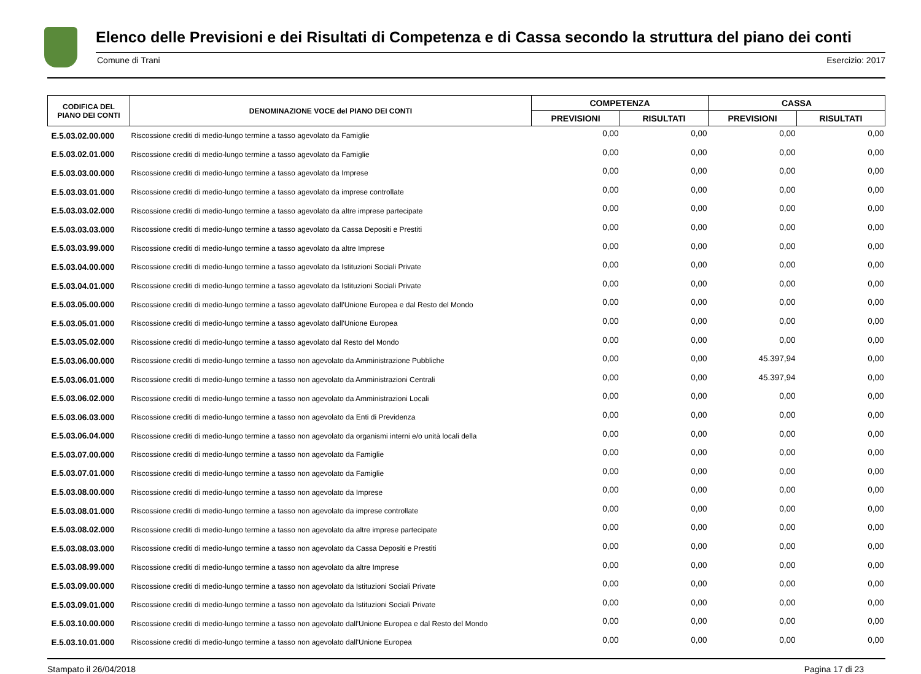Elenco delle Previsioni e dei Risultati di Competenza e di Cassa secondo la struttura del piano dei conti
Comune di Trani Esercizio: 2017
| CODIFICA DEL PIANO DEI CONTI | DENOMINAZIONE VOCE del PIANO DEI CONTI | COMPETENZA | | CASSA | |
| --- | --- | --- | --- | --- | --- |
| | | PREVISIONI | RISULTATI | PREVISIONI | RISULTATI |
| E.5.03.02.00.000 | Riscossione crediti di medio-lungo termine a tasso agevolato da Famiglie | 0,00 | 0,00 | 0,00 | 0,00 |
| E.5.03.02.01.000 | Riscossione crediti di medio-lungo termine a tasso agevolato da Famiglie | 0,00 | 0,00 | 0,00 | 0,00 |
| E.5.03.03.00.000 | Riscossione crediti di medio-lungo termine a tasso agevolato da Imprese | 0,00 | 0,00 | 0,00 | 0,00 |
| E.5.03.03.01.000 | Riscossione crediti di medio-lungo termine a tasso agevolato da imprese controllate | 0,00 | 0,00 | 0,00 | 0,00 |
| E.5.03.03.02.000 | Riscossione crediti di medio-lungo termine a tasso agevolato da altre imprese partecipate | 0,00 | 0,00 | 0,00 | 0,00 |
| E.5.03.03.03.000 | Riscossione crediti di medio-lungo termine a tasso agevolato da Cassa Depositi e Prestiti | 0,00 | 0,00 | 0,00 | 0,00 |
| E.5.03.03.99.000 | Riscossione crediti di medio-lungo termine a tasso agevolato da altre Imprese | 0,00 | 0,00 | 0,00 | 0,00 |
| E.5.03.04.00.000 | Riscossione crediti di medio-lungo termine a tasso agevolato da Istituzioni Sociali Private | 0,00 | 0,00 | 0,00 | 0,00 |
| E.5.03.04.01.000 | Riscossione crediti di medio-lungo termine a tasso agevolato da Istituzioni Sociali Private | 0,00 | 0,00 | 0,00 | 0,00 |
| E.5.03.05.00.000 | Riscossione crediti di medio-lungo termine a tasso agevolato dall'Unione Europea e dal Resto del Mondo | 0,00 | 0,00 | 0,00 | 0,00 |
| E.5.03.05.01.000 | Riscossione crediti di medio-lungo termine a tasso agevolato dall'Unione Europea | 0,00 | 0,00 | 0,00 | 0,00 |
| E.5.03.05.02.000 | Riscossione crediti di medio-lungo termine a tasso agevolato dal Resto del Mondo | 0,00 | 0,00 | 0,00 | 0,00 |
| E.5.03.06.00.000 | Riscossione crediti di medio-lungo termine a tasso non agevolato da Amministrazione Pubbliche | 0,00 | 0,00 | 45.397,94 | 0,00 |
| E.5.03.06.01.000 | Riscossione crediti di medio-lungo termine a tasso non agevolato da Amministrazioni Centrali | 0,00 | 0,00 | 45.397,94 | 0,00 |
| E.5.03.06.02.000 | Riscossione crediti di medio-lungo termine a tasso non agevolato da Amministrazioni Locali | 0,00 | 0,00 | 0,00 | 0,00 |
| E.5.03.06.03.000 | Riscossione crediti di medio-lungo termine a tasso non agevolato da Enti di Previdenza | 0,00 | 0,00 | 0,00 | 0,00 |
| E.5.03.06.04.000 | Riscossione crediti di medio-lungo termine a tasso non agevolato da organismi interni e/o unità locali della | 0,00 | 0,00 | 0,00 | 0,00 |
| E.5.03.07.00.000 | Riscossione crediti di medio-lungo termine a tasso non agevolato da Famiglie | 0,00 | 0,00 | 0,00 | 0,00 |
| E.5.03.07.01.000 | Riscossione crediti di medio-lungo termine a tasso non agevolato da Famiglie | 0,00 | 0,00 | 0,00 | 0,00 |
| E.5.03.08.00.000 | Riscossione crediti di medio-lungo termine a tasso non agevolato da Imprese | 0,00 | 0,00 | 0,00 | 0,00 |
| E.5.03.08.01.000 | Riscossione crediti di medio-lungo termine a tasso non agevolato da imprese controllate | 0,00 | 0,00 | 0,00 | 0,00 |
| E.5.03.08.02.000 | Riscossione crediti di medio-lungo termine a tasso non agevolato da altre imprese partecipate | 0,00 | 0,00 | 0,00 | 0,00 |
| E.5.03.08.03.000 | Riscossione crediti di medio-lungo termine a tasso non agevolato da Cassa Depositi e Prestiti | 0,00 | 0,00 | 0,00 | 0,00 |
| E.5.03.08.99.000 | Riscossione crediti di medio-lungo termine a tasso non agevolato da altre Imprese | 0,00 | 0,00 | 0,00 | 0,00 |
| E.5.03.09.00.000 | Riscossione crediti di medio-lungo termine a tasso non agevolato da Istituzioni Sociali Private | 0,00 | 0,00 | 0,00 | 0,00 |
| E.5.03.09.01.000 | Riscossione crediti di medio-lungo termine a tasso non agevolato da Istituzioni Sociali Private | 0,00 | 0,00 | 0,00 | 0,00 |
| E.5.03.10.00.000 | Riscossione crediti di medio-lungo termine a tasso non agevolato dall'Unione Europea e dal Resto del Mondo | 0,00 | 0,00 | 0,00 | 0,00 |
| E.5.03.10.01.000 | Riscossione crediti di medio-lungo termine a tasso non agevolato dall'Unione Europea | 0,00 | 0,00 | 0,00 | 0,00 |
Stampato il 26/04/2018 Pagina 17 di 23